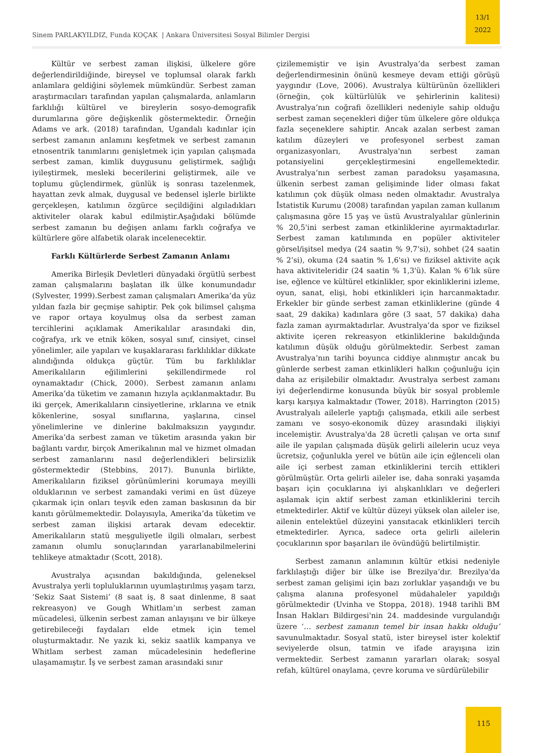13/1
2022
Sinem PARLAKYILDIZ, Funda KOÇAK | Ankara Üniversitesi Sosyal Bilimler Dergisi
Kültür ve serbest zaman ilişkisi, ülkelere göre değerlendirildiğinde, bireysel ve toplumsal olarak farklı anlamlara geldiğini söylemek mümkündür. Serbest zaman araştırmacıları tarafından yapılan çalışmalarda, anlamların farklılığı kültürel ve bireylerin sosyo-demografik durumlarına göre değişkenlik göstermektedir. Örneğin Adams ve ark. (2018) tarafından, Ugandalı kadınlar için serbest zamanın anlamını keşfetmek ve serbest zamanın etnosentrik tanımlarını genişletmek için yapılan çalışmada serbest zaman, kimlik duygusunu geliştirmek, sağlığı iyileştirmek, mesleki becerilerini geliştirmek, aile ve toplumu güçlendirmek, günlük iş sonrası tazelenmek, hayattan zevk almak, duygusal ve bedensel işlerle birlikte gerçekleşen, katılımın özgürce seçildiğini algıladıkları aktiviteler olarak kabul edilmiştir.Aşağıdaki bölümde serbest zamanın bu değişen anlamı farklı coğrafya ve kültürlere göre alfabetik olarak incelenecektir.
Farklı Kültürlerde Serbest Zamanın Anlamı
Amerika Birleşik Devletleri dünyadaki örgütlü serbest zaman çalışmalarını başlatan ilk ülke konumundadır (Sylvester, 1999).Serbest zaman çalışmaları Amerika’da yüz yıldan fazla bir geçmişe sahiptir. Pek çok bilimsel çalışma ve rapor ortaya koyulmuş olsa da serbest zaman tercihlerini açıklamak Amerikalılar arasındaki din, coğrafya, ırk ve etnik köken, sosyal sınıf, cinsiyet, cinsel yönelimler, aile yapıları ve kuşaklararası farklılıklar dikkate alındığında oldukça güçtür. Tüm bu farklılıklar Amerikalıların eğilimlerini şekillendirmede rol oynamaktadır (Chick, 2000). Serbest zamanın anlamı Amerika’da tüketim ve zamanın hızıyla açıklanmaktadır. Bu iki gerçek, Amerikalıların cinsiyetlerine, ırklarına ve etnik kökenlerine, sosyal sınıflarına, yaşlarına, cinsel yönelimlerine ve dinlerine bakılmaksızın yaygındır. Amerika’da serbest zaman ve tüketim arasında yakın bir bağlantı vardır, birçok Amerikalının mal ve hizmet olmadan serbest zamanlarını nasıl değerlendikleri belirsizlik göstermektedir (Stebbins, 2017). Bununla birlikte, Amerikalıların fiziksel görünümlerini korumaya meyilli olduklarının ve serbest zamandaki verimi en üst düzeye çıkarmak için onları teşvik eden zaman baskısının da bir kanıtı görülmemektedir. Dolayısıyla, Amerika’da tüketim ve serbest zaman ilişkisi artarak devam edecektir. Amerikalıların statü meşguliyetle ilgili olmaları, serbest zamanın olumlu sonuçlarından yararlanabilmelerini tehlikeye atmaktadır (Scott, 2018).
Avustralya açısından bakıldığında, geleneksel Avustralya yerli topluluklarının uyumlaştırılmış yaşam tarzı, ‘Sekiz Saat Sistemi’ (8 saat iş, 8 saat dinlenme, 8 saat rekreasyon) ve Gough Whitlam’ın serbest zaman mücadelesi, ülkenin serbest zaman anlayışını ve bir ülkeye getirebileceği faydaları elde etmek için temel oluşturmaktadır. Ne yazık ki, sekiz saatlik kampanya ve Whitlam serbest zaman mücadelesinin hedeflerine ulaşamamıştır. İş ve serbest zaman arasındaki sınır
çizilememiştir ve işin Avustralya’da serbest zaman değerlendirmesinin önünü kesmeye devam ettiği görüşü yaygındır (Love, 2006). Avustralya kültürünün özellikleri (örneğin, çok kültürlülük ve şehirlerinin kalitesi) Avustralya’nın coğrafi özellikleri nedeniyle sahip olduğu serbest zaman seçenekleri diğer tüm ülkelere göre oldukça fazla seçeneklere sahiptir. Ancak azalan serbest zaman katılım düzeyleri ve profesyonel serbest zaman organizasyonları, Avustralya'nın serbest zaman potansiyelini gerçekleştirmesini engellemektedir. Avustralya’nın serbest zaman paradoksu yaşamasına, ülkenin serbest zaman gelişiminde lider olması fakat katılımın çok düşük olması neden olmaktadır. Avustralya İstatistik Kurumu (2008) tarafından yapılan zaman kullanım çalışmasına göre 15 yaş ve üstü Avustralyalılar günlerinin % 20,5'ini serbest zaman etkinliklerine ayırmaktadırlar. Serbest zaman katılımında en popüler aktiviteler görsel/işitsel medya (24 saatin % 9,7'si), sohbet (24 saatin % 2’si), okuma (24 saatin % 1,6'sı) ve fiziksel aktivite açık hava aktiviteleridir (24 saatin % 1,3'ü). Kalan % 6’lık süre ise, eğlence ve kültürel etkinlikler, spor ekinliklerini izleme, oyun, sanat, elişi, hobi etkinlikleri için harcanmaktadır. Erkekler bir günde serbest zaman etkinliklerine (günde 4 saat, 29 dakika) kadınlara göre (3 saat, 57 dakika) daha fazla zaman ayırmaktadırlar. Avustralya’da spor ve fiziksel aktivite içeren rekreasyon etkinliklerine bakıldığında katılımın düşük olduğu görülmektedir. Serbest zaman Avustralya’nın tarihi boyunca ciddiye alınmıştır ancak bu günlerde serbest zaman etkinlikleri halkın çoğunluğu için daha az erişilebilir olmaktadır. Avustralya serbest zamanı iyi değerlendirme konusunda büyük bir sosyal problemle karşı karşıya kalmaktadır (Tower, 2018). Harrington (2015) Avustralyalı ailelerle yaptığı çalışmada, etkili aile serbest zamanı ve sosyo-ekonomik düzey arasındaki ilişkiyi incelemiştir. Avustralya'da 28 ücretli çalışan ve orta sınıf aile ile yapılan çalışmada düşük gelirli ailelerin ucuz veya ücretsiz, çoğunlukla yerel ve bütün aile için eğlenceli olan aile içi serbest zaman etkinliklerini tercih ettikleri görülmüştür. Orta gelirli aileler ise, daha sonraki yaşamda başarı için çocuklarına iyi alışkanlıkları ve değerleri aşılamak için aktif serbest zaman etkinliklerini tercih etmektedirler. Aktif ve kültür düzeyi yüksek olan aileler ise, ailenin entelektüel düzeyini yansıtacak etkinlikleri tercih etmektedirler. Ayrıca, sadece orta gelirli ailelerin çocuklarının spor başarıları ile övündüğü belirtilmiştir.
Serbest zamanın anlamının kültür etkisi nedeniyle farklılaştığı diğer bir ülke ise Brezilya’dır. Brezilya'da serbest zaman gelişimi için bazı zorluklar yaşandığı ve bu çalışma alanına profesyonel müdahaleler yapıldığı görülmektedir (Uvinha ve Stoppa, 2018). 1948 tarihli BM İnsan Hakları Bildirgesi'nin 24. maddesinde vurgulandığı üzere ‘… serbest zamanın temel bir insan hakkı olduğu’ savunulmaktadır. Sosyal statü, ister bireysel ister kolektif seviyelerde olsun, tatmin ve ifade arayışına izin vermektedir. Serbest zamanın yararları olarak; sosyal refah, kültürel onaylama, çevre koruma ve sürdürülebilir
115